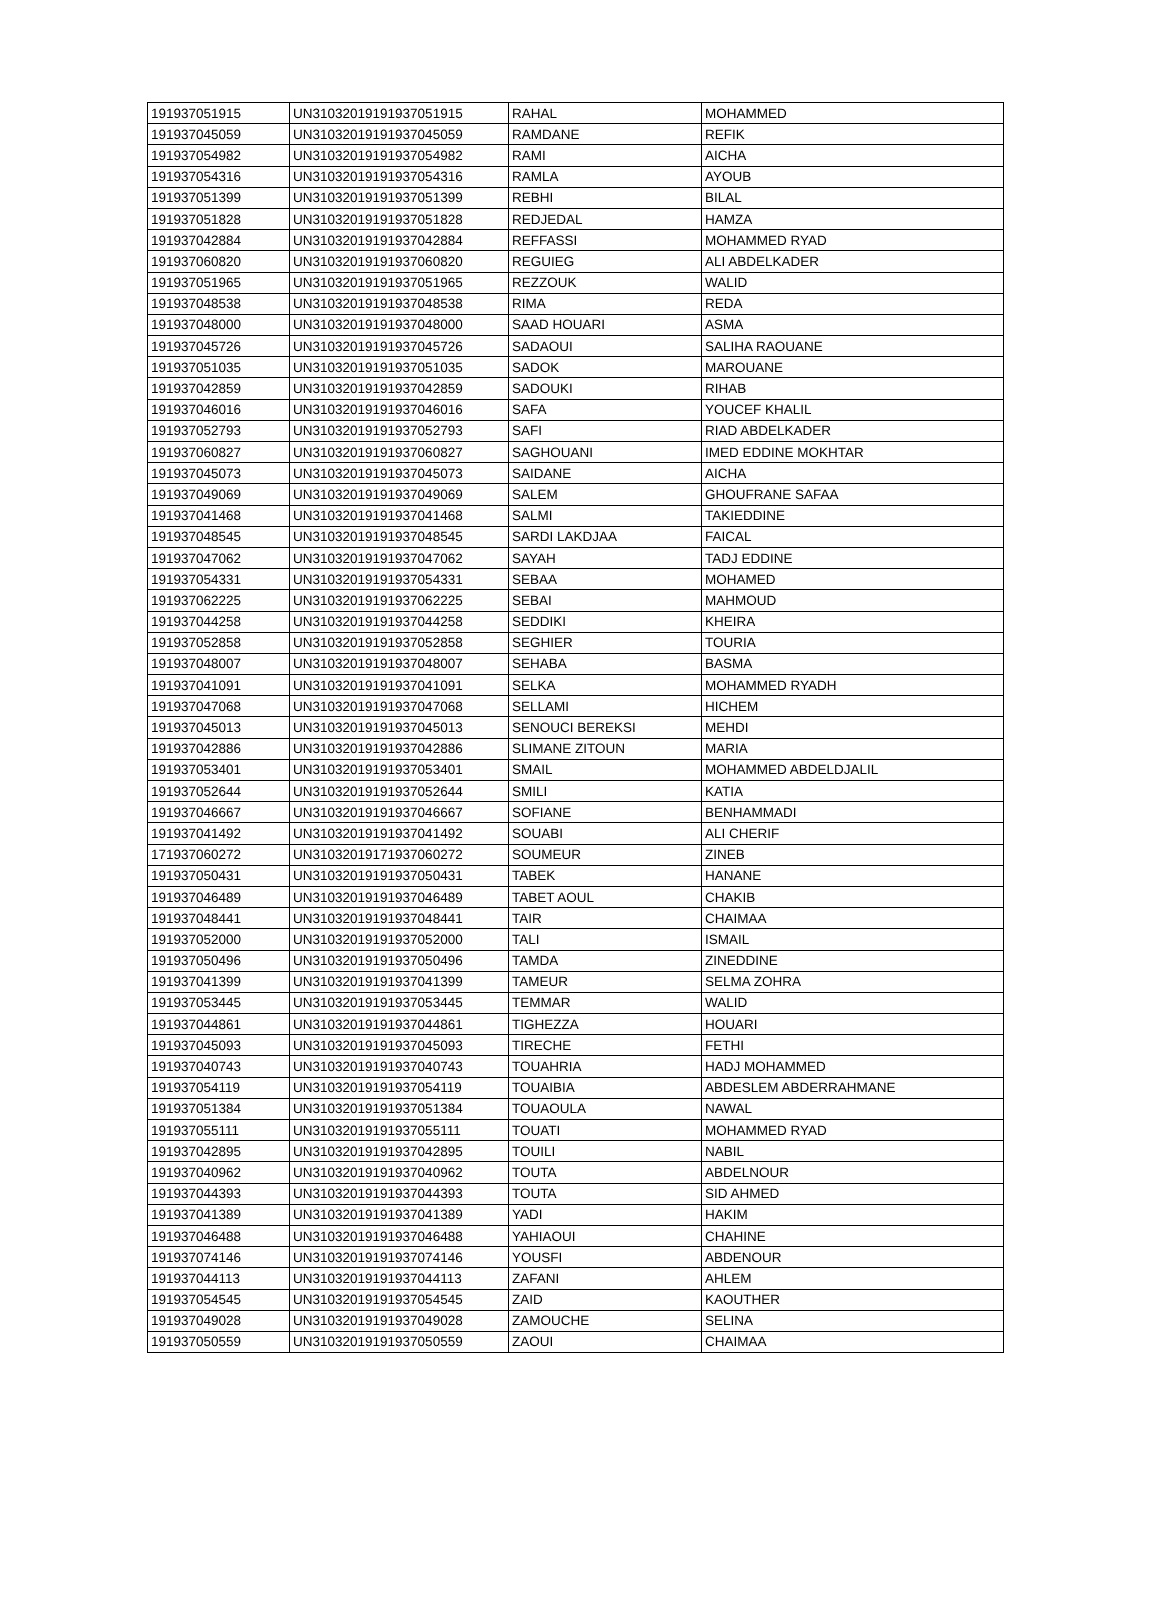| 191937051915 | UN31032019191937051915 | RAHAL | MOHAMMED |
| 191937045059 | UN31032019191937045059 | RAMDANE | REFIK |
| 191937054982 | UN31032019191937054982 | RAMI | AICHA |
| 191937054316 | UN31032019191937054316 | RAMLA | AYOUB |
| 191937051399 | UN31032019191937051399 | REBHI | BILAL |
| 191937051828 | UN31032019191937051828 | REDJEDAL | HAMZA |
| 191937042884 | UN31032019191937042884 | REFFASSI | MOHAMMED RYAD |
| 191937060820 | UN31032019191937060820 | REGUIEG | ALI ABDELKADER |
| 191937051965 | UN31032019191937051965 | REZZOUK | WALID |
| 191937048538 | UN31032019191937048538 | RIMA | REDA |
| 191937048000 | UN31032019191937048000 | SAAD HOUARI | ASMA |
| 191937045726 | UN31032019191937045726 | SADAOUI | SALIHA RAOUANE |
| 191937051035 | UN31032019191937051035 | SADOK | MAROUANE |
| 191937042859 | UN31032019191937042859 | SADOUKI | RIHAB |
| 191937046016 | UN31032019191937046016 | SAFA | YOUCEF KHALIL |
| 191937052793 | UN31032019191937052793 | SAFI | RIAD ABDELKADER |
| 191937060827 | UN31032019191937060827 | SAGHOUANI | IMED EDDINE MOKHTAR |
| 191937045073 | UN31032019191937045073 | SAIDANE | AICHA |
| 191937049069 | UN31032019191937049069 | SALEM | GHOUFRANE SAFAA |
| 191937041468 | UN31032019191937041468 | SALMI | TAKIEDDINE |
| 191937048545 | UN31032019191937048545 | SARDI LAKDJAA | FAICAL |
| 191937047062 | UN31032019191937047062 | SAYAH | TADJ EDDINE |
| 191937054331 | UN31032019191937054331 | SEBAA | MOHAMED |
| 191937062225 | UN31032019191937062225 | SEBAI | MAHMOUD |
| 191937044258 | UN31032019191937044258 | SEDDIKI | KHEIRA |
| 191937052858 | UN31032019191937052858 | SEGHIER | TOURIA |
| 191937048007 | UN31032019191937048007 | SEHABA | BASMA |
| 191937041091 | UN31032019191937041091 | SELKA | MOHAMMED RYADH |
| 191937047068 | UN31032019191937047068 | SELLAMI | HICHEM |
| 191937045013 | UN31032019191937045013 | SENOUCI BEREKSI | MEHDI |
| 191937042886 | UN31032019191937042886 | SLIMANE ZITOUN | MARIA |
| 191937053401 | UN31032019191937053401 | SMAIL | MOHAMMED ABDELDJALIL |
| 191937052644 | UN31032019191937052644 | SMILI | KATIA |
| 191937046667 | UN31032019191937046667 | SOFIANE | BENHAMMADI |
| 191937041492 | UN31032019191937041492 | SOUABI | ALI CHERIF |
| 171937060272 | UN31032019171937060272 | SOUMEUR | ZINEB |
| 191937050431 | UN31032019191937050431 | TABEK | HANANE |
| 191937046489 | UN31032019191937046489 | TABET AOUL | CHAKIB |
| 191937048441 | UN31032019191937048441 | TAIR | CHAIMAA |
| 191937052000 | UN31032019191937052000 | TALI | ISMAIL |
| 191937050496 | UN31032019191937050496 | TAMDA | ZINEDDINE |
| 191937041399 | UN31032019191937041399 | TAMEUR | SELMA ZOHRA |
| 191937053445 | UN31032019191937053445 | TEMMAR | WALID |
| 191937044861 | UN31032019191937044861 | TIGHEZZA | HOUARI |
| 191937045093 | UN31032019191937045093 | TIRECHE | FETHI |
| 191937040743 | UN31032019191937040743 | TOUAHRIA | HADJ MOHAMMED |
| 191937054119 | UN31032019191937054119 | TOUAIBIA | ABDESLEM ABDERRAHMANE |
| 191937051384 | UN31032019191937051384 | TOUAOULA | NAWAL |
| 191937055111 | UN31032019191937055111 | TOUATI | MOHAMMED RYAD |
| 191937042895 | UN31032019191937042895 | TOUILI | NABIL |
| 191937040962 | UN31032019191937040962 | TOUTA | ABDELNOUR |
| 191937044393 | UN31032019191937044393 | TOUTA | SID AHMED |
| 191937041389 | UN31032019191937041389 | YADI | HAKIM |
| 191937046488 | UN31032019191937046488 | YAHIAOUI | CHAHINE |
| 191937074146 | UN31032019191937074146 | YOUSFI | ABDENOUR |
| 191937044113 | UN31032019191937044113 | ZAFANI | AHLEM |
| 191937054545 | UN31032019191937054545 | ZAID | KAOUTHER |
| 191937049028 | UN31032019191937049028 | ZAMOUCHE | SELINA |
| 191937050559 | UN31032019191937050559 | ZAOUI | CHAIMAA |